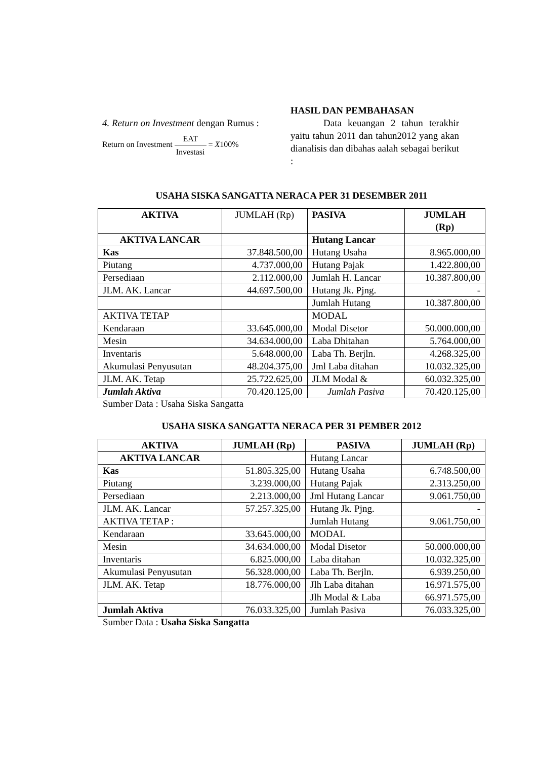4. Return on Investment dengan Rumus :
Return on Investment EAT Investasi = X100%
HASIL DAN PEMBAHASAN
Data keuangan 2 tahun terakhir yaitu tahun 2011 dan tahun2012 yang akan dianalisis dan dibahas aalah sebagai berikut :
USAHA SISKA SANGATTA NERACA PER 31 DESEMBER 2011
| AKTIVA | JUMLAH (Rp) | PASIVA | JUMLAH (Rp) |
| AKTIVA LANCAR | | Hutang Lancar | |
| Kas | 37.848.500,00 | Hutang Usaha | 8.965.000,00 |
| Piutang | 4.737.000,00 | Hutang Pajak | 1.422.800,00 |
| Persediaan | 2.112.000,00 | Jumlah H. Lancar | 10.387.800,00 |
| JLM. AK. Lancar | 44.697.500,00 | Hutang Jk. Pjng. | - |
| | | Jumlah Hutang | 10.387.800,00 |
| AKTIVA TETAP | | MODAL | |
| Kendaraan | 33.645.000,00 | Modal Disetor | 50.000.000,00 |
| Mesin | 34.634.000,00 | Laba Dhitahan | 5.764.000,00 |
| Inventaris | 5.648.000,00 | Laba Th. Berjln. | 4.268.325,00 |
| Akumulasi Penyusutan | 48.204.375,00 | Jml Laba ditahan | 10.032.325,00 |
| JLM. AK. Tetap | 25.722.625,00 | JLM Modal & | 60.032.325,00 |
| Jumlah Aktiva | 70.420.125,00 | Jumlah Pasiva | 70.420.125,00 |
Sumber Data : Usaha Siska Sangatta
USAHA SISKA SANGATTA NERACA PER 31 PEMBER 2012
| AKTIVA | JUMLAH (Rp) | PASIVA | JUMLAH (Rp) |
| --- | --- | --- | --- |
| AKTIVA LANCAR | | Hutang Lancar | |
| Kas | 51.805.325,00 | Hutang Usaha | 6.748.500,00 |
| Piutang | 3.239.000,00 | Hutang Pajak | 2.313.250,00 |
| Persediaan | 2.213.000,00 | Jml Hutang Lancar | 9.061.750,00 |
| JLM. AK. Lancar | 57.257.325,00 | Hutang Jk. Pjng. | - |
| AKTIVA TETAP : | | Jumlah Hutang | 9.061.750,00 |
| Kendaraan | 33.645.000,00 | MODAL | |
| Mesin | 34.634.000,00 | Modal Disetor | 50.000.000,00 |
| Inventaris | 6.825.000,00 | Laba ditahan | 10.032.325,00 |
| Akumulasi Penyusutan | 56.328.000,00 | Laba Th. Berjln. | 6.939.250,00 |
| JLM. AK. Tetap | 18.776.000,00 | Jlh Laba ditahan | 16.971.575,00 |
| | | Jlh Modal & Laba | 66.971.575,00 |
| Jumlah Aktiva | 76.033.325,00 | Jumlah Pasiva | 76.033.325,00 |
Sumber Data : Usaha Siska Sangatta